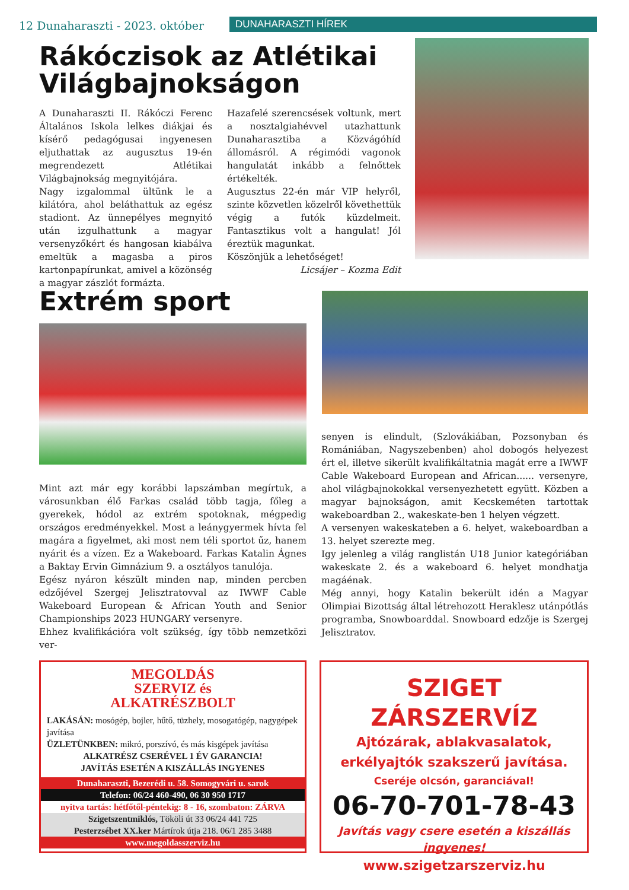12 Dunaharaszti - 2023. október
DUNAHARASZTI HÍREK
Rákóczisok az Atlétikai Világbajnokságon
A Dunaharaszti II. Rákóczi Ferenc Általános Iskola lelkes diákjai és kísérő pedagógusai ingyenesen eljuthattak az augusztus 19-én megrendezett Atlétikai Világbajnokság megnyitójára.
Nagy izgalommal ültünk le a kilátóra, ahol beláthattuk az egész stadiont. Az ünnepélyes megnyitó után izgulhattunk a magyar versenyzőkért és hangosan kiabálva emeltük a magasba a piros kartonpapírunkat, amivel a közönség a magyar zászlót formázta.
Hazafelé szerencsések voltunk, mert a nosztalgiahévvel utazhattunk Dunaharasztiba a Közvágóhíd állomásról. A régimódi vagonok hangulatát inkább a felnőttek értékelték.
Augusztus 22-én már VIP helyről, szinte közvetlen közelről követhettük végig a futók küzdelmeit. Fantasztikus volt a hangulat! Jól éreztük magunkat.
Köszönjük a lehetőséget!
Licsájer – Kozma Edit
Extrém sport
Mint azt már egy korábbi lapszámban megírtuk, a városunkban élő Farkas család több tagja, főleg a gyerekek, hódol az extrém spotoknak, mégpedig országos eredményekkel. Most a leánygyermek hívta fel magára a figyelmet, aki most nem téli sportot űz, hanem nyárit és a vízen. Ez a Wakeboard. Farkas Katalin Ágnes a Baktay Ervin Gimnázium 9. a osztályos tanulója.
Egész nyáron készült minden nap, minden percben edzőjével Szergej Jelisztratovval az IWWF Cable Wakeboard European & African Youth and Senior Championships 2023 HUNGARY versenyre.
Ehhez kvalifikációra volt szükség, így több nemzetközi ver-
senyen is elindult, (Szlovákiában, Pozsonyban és Romániában, Nagyszebenben) ahol dobogós helyezest ért el, illetve sikerült kvalifikáltatnia magát erre a IWWF Cable Wakeboard European and African...... versenyre, ahol világbajnokokkal versenyezhetett együtt. Közben a magyar bajnokságon, amit Kecskeméten tartottak wakeboardban 2., wakeskate-ben 1 helyen végzett.
A versenyen wakeskateben a 6. helyet, wakeboardban a 13. helyet szerezte meg.
Igy jelenleg a világ ranglistán U18 Junior kategóriában wakeskate 2. és a wakeboard 6. helyet mondhatja magáénak.
Még annyi, hogy Katalin bekerült idén a Magyar Olimpiai Bizottság által létrehozott Heraklesz utánpótlás programba, Snowboarddal. Snowboard edzője is Szergej Jelisztratov.
MEGOLDÁS
SZERVIZ és
ALKATRÉSZBOLT
LAKÁSÁN: mosógép, bojler, hűtő, tüzhely, mosogatógép, nagygépek javítása
ÜZLETÜNKBEN: mikró, porszívó, és más kisgépek javítása
ALKATRÉSZ CSERÉVEL 1 ÉV GARANCIA!
JAVÍTÁS ESETÉN A KISZÁLLÁS INGYENES
Dunaharaszti, Bezerédi u. 58. Somogyvári u. sarok
Telefon: 06/24 460-490, 06 30 950 1717
nyitva tartás: hétfőtől-péntekig: 8 - 16, szombaton: ZÁRVA
Szigetszentmiklós, Tököli út 33 06/24 441 725
Pesterzsébet XX.ker Mártírok útja 218. 06/1 285 3488
www.megoldasszerviz.hu
SZIGET ZÁRSZERVÍZ
Ajtózárak, ablakvasalatok,
erkélyajtók szakszerű javítása.
Cseréje olcsón, garanciával!
06-70-701-78-43
Javítás vagy csere esetén a kiszállás ingyenes!
www.szigetzarszerviz.hu